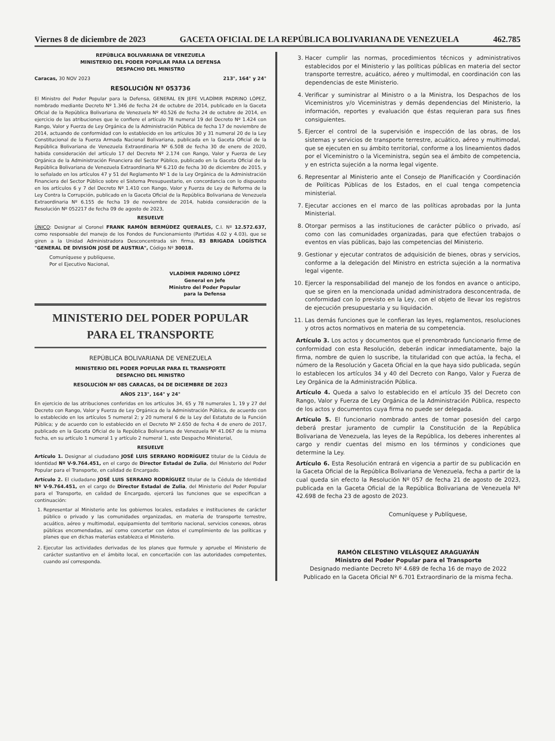Viernes 8 de diciembre de 2023 GACETA OFICIAL DE LA REPÚBLICA BOLIVARIANA DE VENEZUELA 462.785
REPÚBLICA BOLIVARIANA DE VENEZUELA
MINISTERIO DEL PODER POPULAR PARA LA DEFENSA
DESPACHO DEL MINISTRO
Caracas, 30 NOV 2023 213°, 164° y 24°
RESOLUCIÓN Nº 053736
El Ministro del Poder Popular para la Defensa, GENERAL EN JEFE VLADÍMIR PADRINO LÓPEZ, nombrado mediante Decreto Nº 1.346 de fecha 24 de octubre de 2014, publicado en la Gaceta Oficial de la República Bolivariana de Venezuela Nº 40.526 de fecha 24 de octubre de 2014, en ejercicio de las atribuciones que le confiere el artículo 78 numeral 19 del Decreto Nº 1.424 con Rango, Valor y Fuerza de Ley Orgánica de la Administración Pública de fecha 17 de noviembre de 2014, actuando de conformidad con lo establecido en los artículos 30 y 31 numeral 20 de la Ley Constitucional de la Fuerza Armada Nacional Bolivariana, publicada en la Gaceta Oficial de la República Bolivariana de Venezuela Extraordinaria Nº 6.508 de fecha 30 de enero de 2020, habida consideración del artículo 17 del Decreto Nº 2.174 con Rango, Valor y Fuerza de Ley Orgánica de la Administración Financiera del Sector Público, publicado en la Gaceta Oficial de la República Bolivariana de Venezuela Extraordinaria Nº 6.210 de fecha 30 de diciembre de 2015, y lo señalado en los artículos 47 y 51 del Reglamento Nº 1 de la Ley Orgánica de la Administración Financiera del Sector Público sobre el Sistema Presupuestario, en concordancia con lo dispuesto en los artículos 6 y 7 del Decreto Nº 1.410 con Rango, Valor y Fuerza de Ley de Reforma de la Ley Contra la Corrupción, publicado en la Gaceta Oficial de la República Bolivariana de Venezuela Extraordinaria Nº 6.155 de fecha 19 de noviembre de 2014, habida consideración de la Resolución Nº 052217 de fecha 09 de agosto de 2023,
RESUELVE
ÚNICO: Designar al Coronel FRANK RAMÓN BERMÚDEZ QUERALES, C.I. Nº 12.572.637, como responsable del manejo de los Fondos de Funcionamiento (Partidas 4.02 y 4.03), que se giren a la Unidad Administradora Desconcentrada sin firma, 83 BRIGADA LOGÍSTICA "GENERAL DE DIVISIÓN JOSÉ DE AUSTRIA", Código Nº 30018.
Comuníquese y publíquese,
Por el Ejecutivo Nacional,
VLADÍMIR PADRINO LÓPEZ
General en Jefe
Ministro del Poder Popular
para la Defensa
MINISTERIO DEL PODER POPULAR
PARA EL TRANSPORTE
REPÚBLICA BOLIVARIANA DE VENEZUELA
MINISTERIO DEL PODER POPULAR PARA EL TRANSPORTE
DESPACHO DEL MINISTRO
RESOLUCIÓN Nº 085 CARACAS, 04 DE DICIEMBRE DE 2023
AÑOS 213°, 164° y 24°
En ejercicio de las atribuciones conferidas en los artículos 34, 65 y 78 numerales 1, 19 y 27 del Decreto con Rango, Valor y Fuerza de Ley Orgánica de la Administración Pública, de acuerdo con lo establecido en los artículos 5 numeral 2; y 20 numeral 6 de la Ley del Estatuto de la Función Pública; y de acuerdo con lo establecido en el Decreto Nº 2.650 de fecha 4 de enero de 2017, publicado en la Gaceta Oficial de la República Bolivariana de Venezuela Nº 41.067 de la misma fecha, en su artículo 1 numeral 1 y artículo 2 numeral 1, este Despacho Ministerial,
RESUELVE
Artículo 1. Designar al ciudadano JOSÉ LUIS SERRANO RODRÍGUEZ titular de la Cédula de Identidad Nº V-9.764.451, en el cargo de Director Estadal de Zulia, del Ministerio del Poder Popular para el Transporte, en calidad de Encargado.
Artículo 2. El ciudadano JOSÉ LUIS SERRANO RODRÍGUEZ titular de la Cédula de Identidad Nº V-9.764.451, en el cargo de Director Estadal de Zulia, del Ministerio del Poder Popular para el Transporte, en calidad de Encargado, ejercerá las funciones que se especifican a continuación:
1. Representar al Ministerio ante los gobiernos locales, estadales e instituciones de carácter público o privado y las comunidades organizadas, en materia de transporte terrestre, acuático, aéreo y multimodal, equipamiento del territorio nacional, servicios conexos, obras públicas encomendadas, así como concertar con éstos el cumplimiento de las políticas y planes que en dichas materias establezca el Ministerio.
2. Ejecutar las actividades derivadas de los planes que formule y apruebe el Ministerio de carácter sustantivo en el ámbito local, en concertación con las autoridades competentes, cuando así corresponda.
3. Hacer cumplir las normas, procedimientos técnicos y administrativos establecidos por el Ministerio y las políticas públicas en materia del sector transporte terrestre, acuático, aéreo y multimodal, en coordinación con las dependencias de este Ministerio.
4. Verificar y suministrar al Ministro o a la Ministra, los Despachos de los Viceministros y/o Viceministras y demás dependencias del Ministerio, la información, reportes y evaluación que éstas requieran para sus fines consiguientes.
5. Ejercer el control de la supervisión e inspección de las obras, de los sistemas y servicios de transporte terrestre, acuático, aéreo y multimodal, que se ejecuten en su ámbito territorial, conforme a los lineamientos dados por el Viceministro o la Viceministra, según sea el ámbito de competencia, y en estricta sujeción a la norma legal vigente.
6. Representar al Ministerio ante el Consejo de Planificación y Coordinación de Políticas Públicas de los Estados, en el cual tenga competencia ministerial.
7. Ejecutar acciones en el marco de las políticas aprobadas por la Junta Ministerial.
8. Otorgar permisos a las instituciones de carácter público o privado, así como con las comunidades organizadas, para que efectúen trabajos o eventos en vías públicas, bajo las competencias del Ministerio.
9. Gestionar y ejecutar contratos de adquisición de bienes, obras y servicios, conforme a la delegación del Ministro en estricta sujeción a la normativa legal vigente.
10. Ejercer la responsabilidad del manejo de los fondos en avance o anticipo, que se giren en la mencionada unidad administradora desconcentrada, de conformidad con lo previsto en la Ley, con el objeto de llevar los registros de ejecución presupuestaria y su liquidación.
11. Las demás funciones que le confieran las leyes, reglamentos, resoluciones y otros actos normativos en materia de su competencia.
Artículo 3. Los actos y documentos que el prenombrado funcionario firme de conformidad con esta Resolución, deberán indicar inmediatamente, bajo la firma, nombre de quien lo suscribe, la titularidad con que actúa, la fecha, el número de la Resolución y Gaceta Oficial en la que haya sido publicada, según lo establecen los artículos 34 y 40 del Decreto con Rango, Valor y Fuerza de Ley Orgánica de la Administración Pública.
Artículo 4. Queda a salvo lo establecido en el artículo 35 del Decreto con Rango, Valor y Fuerza de Ley Orgánica de la Administración Pública, respecto de los actos y documentos cuya firma no puede ser delegada.
Artículo 5. El funcionario nombrado antes de tomar posesión del cargo deberá prestar juramento de cumplir la Constitución de la República Bolivariana de Venezuela, las leyes de la República, los deberes inherentes al cargo y rendir cuentas del mismo en los términos y condiciones que determine la Ley.
Artículo 6. Esta Resolución entrará en vigencia a partir de su publicación en la Gaceta Oficial de la República Bolivariana de Venezuela, fecha a partir de la cual queda sin efecto la Resolución Nº 057 de fecha 21 de agosto de 2023, publicada en la Gaceta Oficial de la República Bolivariana de Venezuela Nº 42.698 de fecha 23 de agosto de 2023.
Comuníquese y Publíquese,
RAMÓN CELESTINO VELÁSQUEZ ARAGUAYÁN
Ministro del Poder Popular para el Transporte
Designado mediante Decreto Nº 4.689 de fecha 16 de mayo de 2022
Publicado en la Gaceta Oficial Nº 6.701 Extraordinario de la misma fecha.